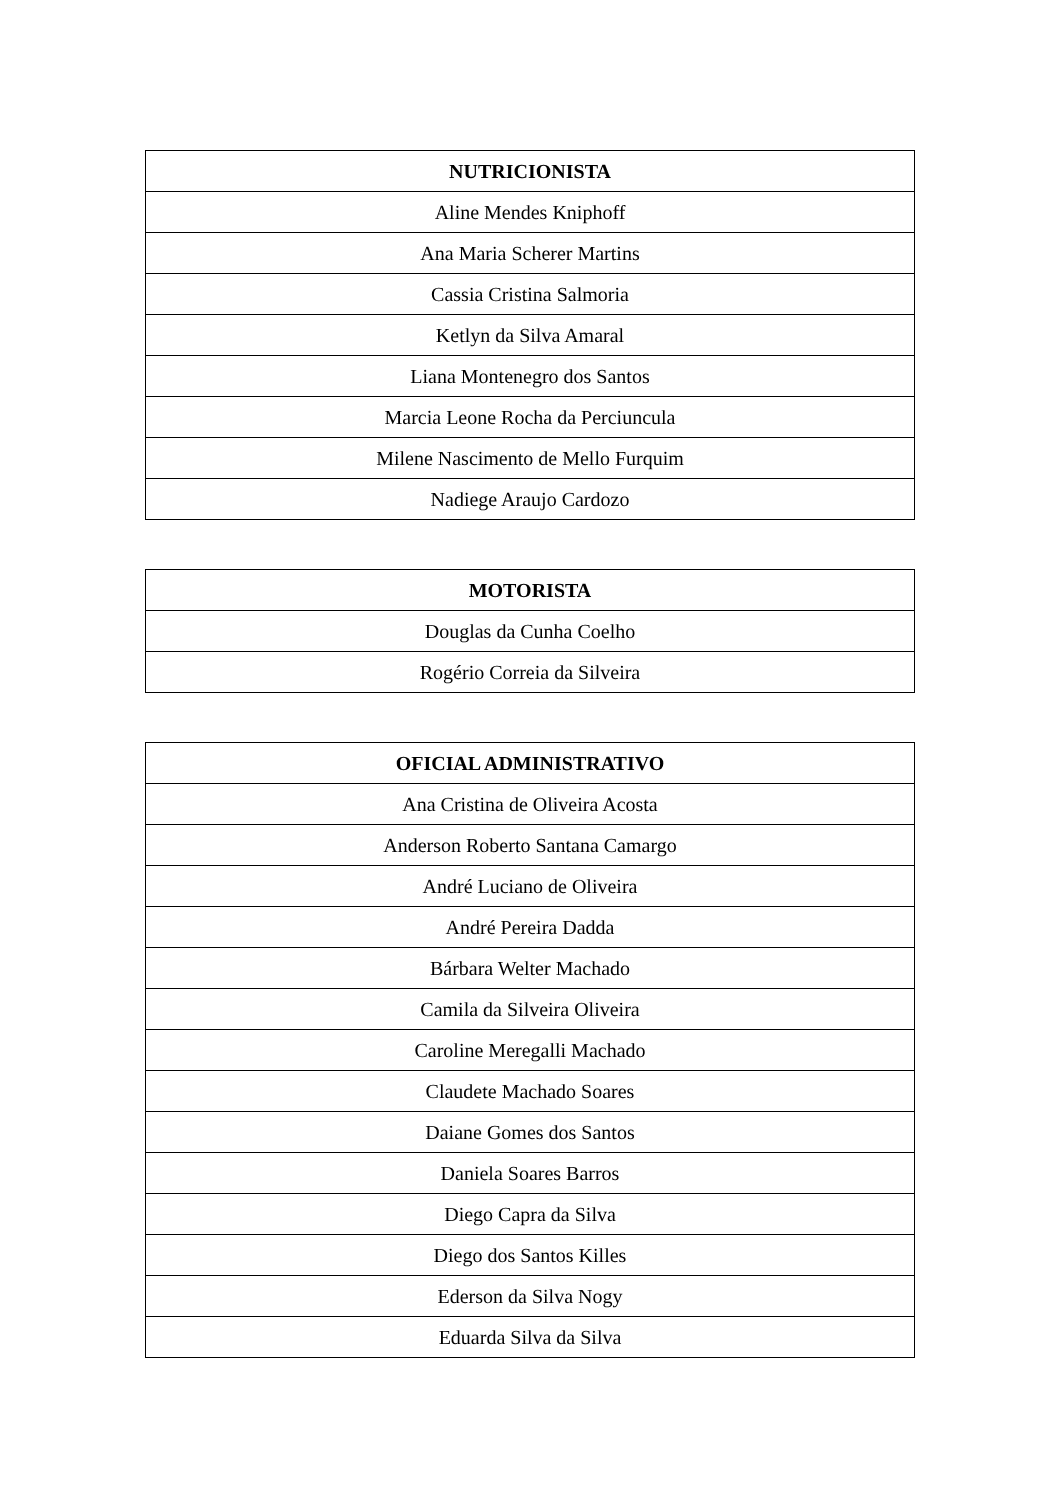| NUTRICIONISTA |
| --- |
| Aline Mendes Kniphoff |
| Ana Maria Scherer Martins |
| Cassia Cristina Salmoria |
| Ketlyn da Silva Amaral |
| Liana Montenegro dos Santos |
| Marcia Leone Rocha da Perciuncula |
| Milene Nascimento de Mello Furquim |
| Nadiege Araujo Cardozo |
| MOTORISTA |
| --- |
| Douglas da Cunha Coelho |
| Rogério Correia da Silveira |
| OFICIAL ADMINISTRATIVO |
| --- |
| Ana Cristina de Oliveira Acosta |
| Anderson Roberto Santana Camargo |
| André Luciano de Oliveira |
| André Pereira Dadda |
| Bárbara Welter Machado |
| Camila da Silveira Oliveira |
| Caroline Meregalli Machado |
| Claudete Machado Soares |
| Daiane Gomes dos Santos |
| Daniela Soares Barros |
| Diego Capra da Silva |
| Diego dos Santos Killes |
| Ederson da Silva Nogy |
| Eduarda Silva da Silva |